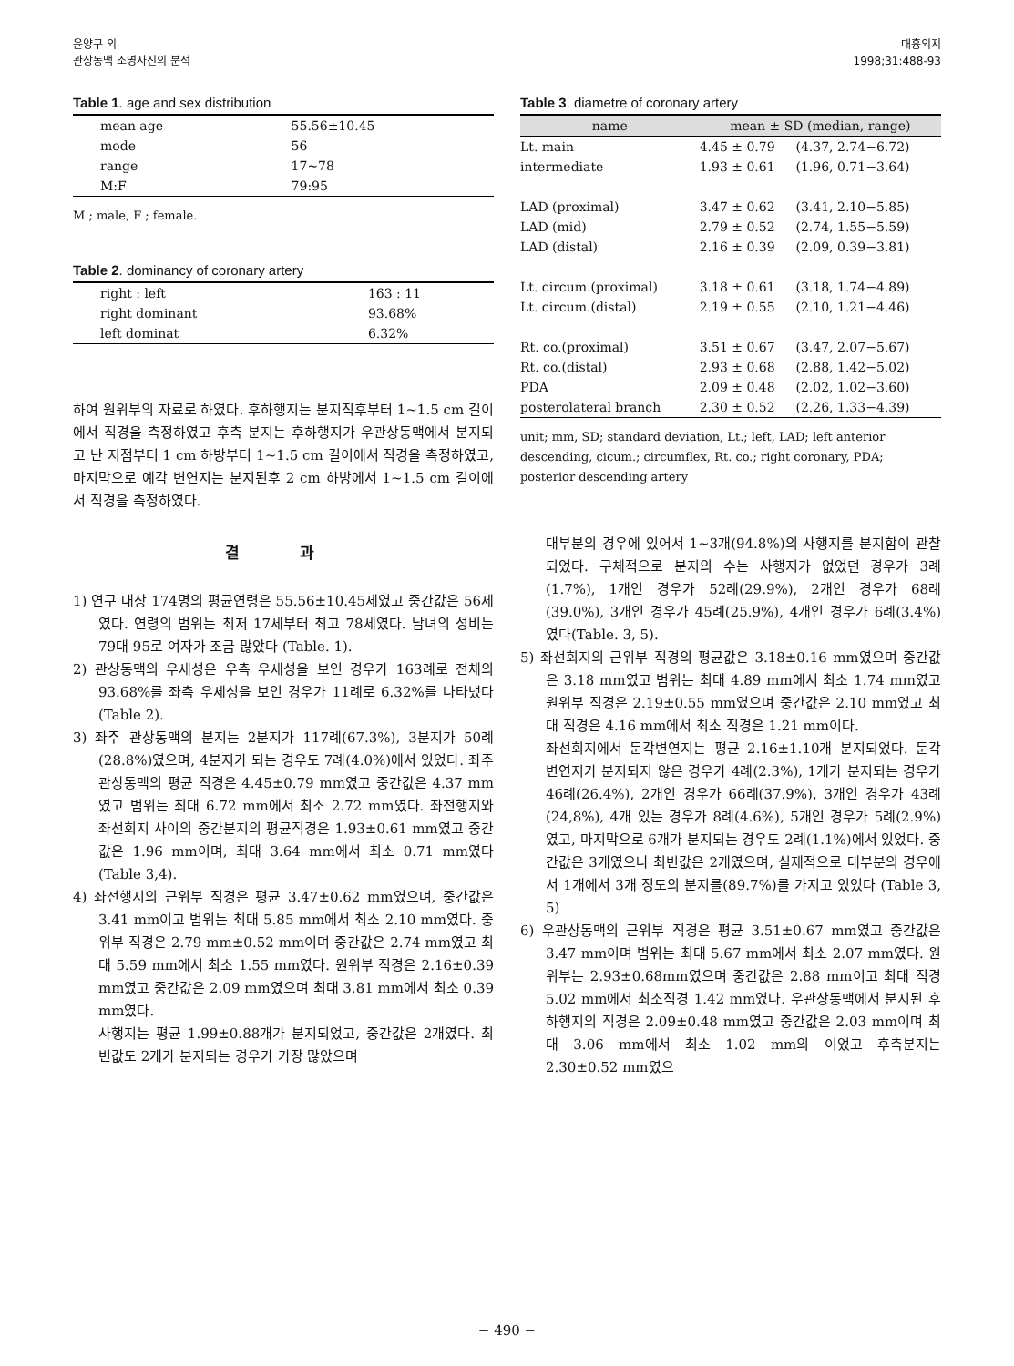윤양구 외
관상동맥 조영사진의 분석
대흉외지
1998;31:488-93
Table 1. age and sex distribution
| mean age | 55.56±10.45 |
| mode | 56 |
| range | 17~78 |
| M:F | 79:95 |
M ; male, F ; female.
Table 2. dominancy of coronary artery
| right : left | 163 : 11 |
| right dominant | 93.68% |
| left dominat | 6.32% |
하여 원위부의 자료로 하였다. 후하행지는 분지직후부터 1~1.5 cm 길이에서 직경을 측정하였고 후측 분지는 후하행지가 우관상동맥에서 분지되고 난 지점부터 1 cm 하방부터 1~1.5 cm 길이에서 직경을 측정하였고, 마지막으로 예각 변연지는 분지된후 2 cm 하방에서 1~1.5 cm 길이에서 직경을 측정하였다.
결 과
1) 연구 대상 174명의 평균연령은 55.56±10.45세였고 중간값은 56세였다. 연령의 범위는 최저 17세부터 최고 78세였다. 남녀의 성비는 79대 95로 여자가 조금 많았다 (Table. 1).
2) 관상동맥의 우세성은 우측 우세성을 보인 경우가 163례로 전체의 93.68%를 좌측 우세성을 보인 경우가 11례로 6.32%를 나타냈다(Table 2).
3) 좌주 관상동맥의 분지는 2분지가 117례(67.3%), 3분지가 50례(28.8%)였으며, 4분지가 되는 경우도 7례(4.0%)에서 있었다. 좌주 관상동맥의 평균 직경은 4.45±0.79 mm였고 중간값은 4.37 mm였고 범위는 최대 6.72 mm에서 최소 2.72 mm였다. 좌전행지와 좌선회지 사이의 중간분지의 평균직경은 1.93±0.61 mm였고 중간값은 1.96 mm이며, 최대 3.64 mm에서 최소 0.71 mm였다(Table 3,4).
4) 좌전행지의 근위부 직경은 평균 3.47±0.62 mm였으며, 중간값은 3.41 mm이고 범위는 최대 5.85 mm에서 최소 2.10 mm였다. 중위부 직경은 2.79 mm±0.52 mm이며 중간값은 2.74 mm였고 최대 5.59 mm에서 최소 1.55 mm였다. 원위부 직경은 2.16±0.39 mm였고 중간값은 2.09 mm였으며 최대 3.81 mm에서 최소 0.39 mm였다.
사행지는 평균 1.99±0.88개가 분지되었고, 중간값은 2개였다. 최빈값도 2개가 분지되는 경우가 가장 많았으며
Table 3. diametre of coronary artery
| name | mean ± SD (median, range) | |
| --- | --- | --- |
| Lt. main | 4.45 ± 0.79 | (4.37, 2.74−6.72) |
| intermediate | 1.93 ± 0.61 | (1.96, 0.71−3.64) |
| LAD (proximal) | 3.47 ± 0.62 | (3.41, 2.10−5.85) |
| LAD (mid) | 2.79 ± 0.52 | (2.74, 1.55−5.59) |
| LAD (distal) | 2.16 ± 0.39 | (2.09, 0.39−3.81) |
| Lt. circum.(proximal) | 3.18 ± 0.61 | (3.18, 1.74−4.89) |
| Lt. circum.(distal) | 2.19 ± 0.55 | (2.10, 1.21−4.46) |
| Rt. co.(proximal) | 3.51 ± 0.67 | (3.47, 2.07−5.67) |
| Rt. co.(distal) | 2.93 ± 0.68 | (2.88, 1.42−5.02) |
| PDA | 2.09 ± 0.48 | (2.02, 1.02−3.60) |
| posterolateral branch | 2.30 ± 0.52 | (2.26, 1.33−4.39) |
unit; mm, SD; standard deviation, Lt.; left, LAD; left anterior descending, cicum.; circumflex, Rt. co.; right coronary, PDA; posterior descending artery
대부분의 경우에 있어서 1~3개(94.8%)의 사행지를 분지함이 관찰되었다. 구체적으로 분지의 수는 사행지가 없었던 경우가 3례(1.7%), 1개인 경우가 52례(29.9%), 2개인 경우가 68례(39.0%), 3개인 경우가 45례(25.9%), 4개인 경우가 6례(3.4%)였다(Table. 3, 5).
5) 좌선회지의 근위부 직경의 평균값은 3.18±0.16 mm였으며 중간값은 3.18 mm였고 범위는 최대 4.89 mm에서 최소 1.74 mm였고 원위부 직경은 2.19±0.55 mm였으며 중간값은 2.10 mm였고 최대 직경은 4.16 mm에서 최소 직경은 1.21 mm이다.
좌선회지에서 둔각변연지는 평균 2.16±1.10개 분지되었다. 둔각 변연지가 분지되지 않은 경우가 4례(2.3%), 1개가 분지되는 경우가 46례(26.4%), 2개인 경우가 66례(37.9%), 3개인 경우가 43례(24,8%), 4개 있는 경우가 8례(4.6%), 5개인 경우가 5례(2.9%)였고, 마지막으로 6개가 분지되는 경우도 2례(1.1%)에서 있었다. 중간값은 3개였으나 최빈값은 2개였으며, 실제적으로 대부분의 경우에서 1개에서 3개 정도의 분지를(89.7%)를 가지고 있었다 (Table 3, 5)
6) 우관상동맥의 근위부 직경은 평균 3.51±0.67 mm였고 중간값은 3.47 mm이며 범위는 최대 5.67 mm에서 최소 2.07 mm였다. 원위부는 2.93±0.68mm였으며 중간값은 2.88 mm이고 최대 직경 5.02 mm에서 최소직경 1.42 mm였다. 우관상동맥에서 분지된 후하행지의 직경은 2.09±0.48 mm였고 중간값은 2.03 mm이며 최대 3.06 mm에서 최소 1.02 mm의 이었고 후측분지는 2.30±0.52 mm였으
− 490 −